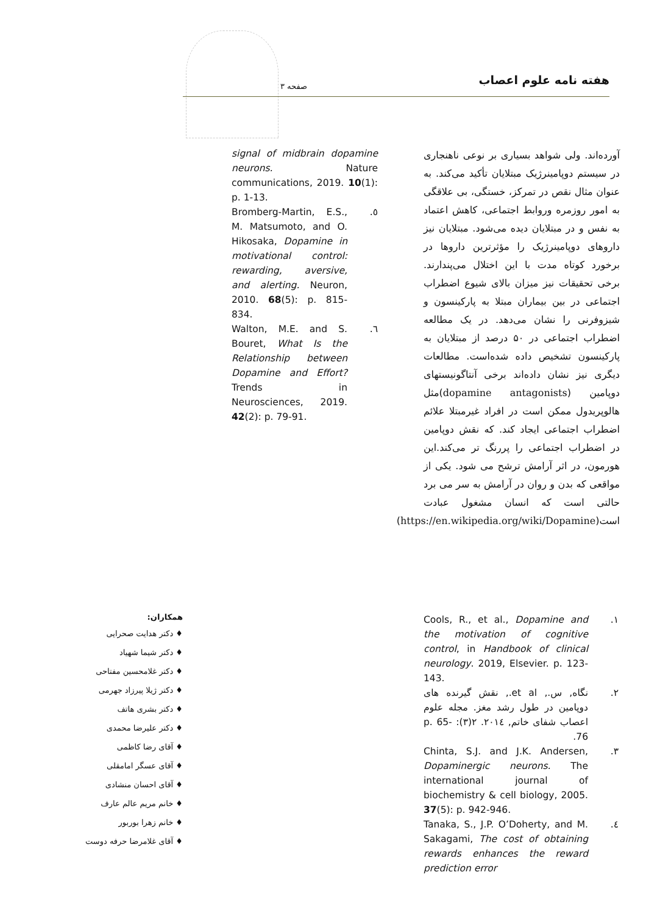هفته نامه علوم اعصاب صفحه ۳
آورده‌اند. ولی شواهد بسیاری بر نوعی ناهنجاری در سیستم دوپامینرژیک مبتلایان تأکید می‌کند. به عنوان مثال نقص در تمرکز، خستگی، بی علاقگی به امور روزمره وروابط اجتماعی، کاهش اعتماد به نفس و در مبتلایان دیده می‌شود. مبتلایان نیز داروهای دوپامینرژیک را مؤثرترین داروها در برخورد کوتاه مدت با این اختلال می‌پندارند. برخی تحقیقات نیز میزان بالای شیوع اضطراب اجتماعی در بین بیماران مبتلا به پارکینسون و شیزوفرنی را نشان می‌دهد. در یک مطالعه اضطراب اجتماعی در ۵۰ درصد از مبتلایان به پارکینسون تشخیص داده شده‌است. مطالعات دیگری نیز نشان داده‌اند برخی آنتاگونیستهای دوپامین (dopamine antagonists)مثل هالوپریدول ممکن است در افراد غیرمبتلا علائم اضطراب اجتماعی ایجاد کند. که نقش دوپامین در اضطراب اجتماعی را پررنگ تر می‌کند.این هورمون، در اثر آرامش ترشح می شود. یکی از مواقعی که بدن و روان در آرامش به سر می برد حالتی است که انسان مشغول عبادت است(https://en.wikipedia.org/wiki/Dopamine)
signal of midbrain dopamine neurons. Nature communications, 2019. 10(1): p. 1-13.
Bromberg-Martin, E.S., M. Matsumoto, and O. Hikosaka, Dopamine in motivational control: rewarding, aversive, and alerting. Neuron, 2010. 68(5): p. 815-834.
.٥
Walton, M.E. and S. Bouret, What Is the Relationship between Dopamine and Effort? Trends in Neurosciences, 2019. 42(2): p. 79-91.
.٦
Cools, R., et al., Dopamine and the motivation of cognitive control, in Handbook of clinical neurology. 2019, Elsevier. p. 123-143.
.١
نگاه, س., et al., نقش گیرنده های دوپامین در طول رشد مغز. مجله علوم اعصاب شفای خاتم, ۲۰۱٤. ۲(۳): p. 65-76.
.٢
Chinta, S.J. and J.K. Andersen, Dopaminergic neurons. The international journal of biochemistry & cell biology, 2005. 37(5): p. 942-946.
.٣
Tanaka, S., J.P. O’Doherty, and M. Sakagami, The cost of obtaining rewards enhances the reward prediction error
.٤
همکاران:
♦ دکتر هدایت صحرایی
♦ دکتر شیما شهیاد
♦ دکتر غلامحسین مفتاحی
♦ دکتر ژیلا پیرزاد جهرمی
♦ دکتر بشری هاتف
♦ دکتر علیرضا محمدی
♦ آقای رضا کاظمی
♦ آقای عسگر امامقلی
♦ آقای احسان منشادی
♦ خانم مریم عالم عارف
♦ خانم زهرا بوربور
♦ آقای غلامرضا حرفه دوست